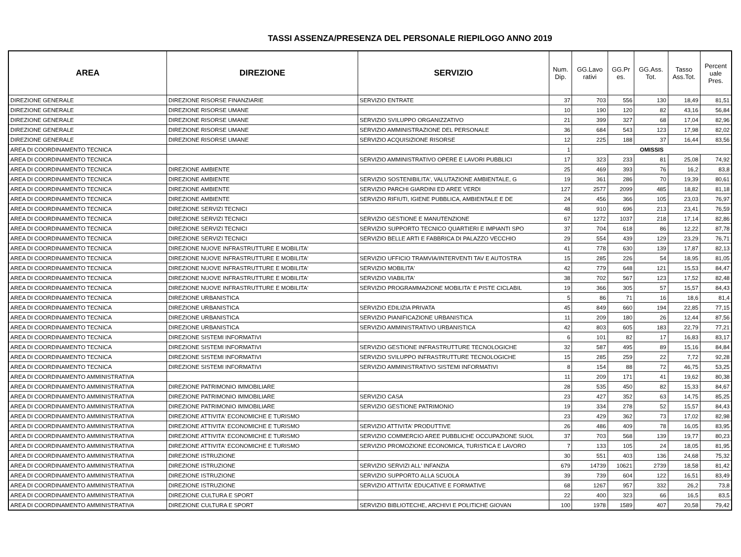TASSI ASSENZA/PRESENZA DEL PERSONALE RIEPILOGO ANNO 2019
| AREA | DIREZIONE | SERVIZIO | Num. Dip. | GG.Lavo rativi | GG.Pr es. | GG.Ass. Tot. | Tasso Ass.Tot. | Percent uale Pres. |
| --- | --- | --- | --- | --- | --- | --- | --- | --- |
| DIREZIONE GENERALE | DIREZIONE RISORSE FINANZIARIE | SERVIZIO ENTRATE | 37 | 703 | 556 | 130 | 18,49 | 81,51 |
| DIREZIONE GENERALE | DIREZIONE RISORSE UMANE | | 10 | 190 | 120 | 82 | 43,16 | 56,84 |
| DIREZIONE GENERALE | DIREZIONE RISORSE UMANE | SERVIZIO SVILUPPO ORGANIZZATIVO | 21 | 399 | 327 | 68 | 17,04 | 82,96 |
| DIREZIONE GENERALE | DIREZIONE RISORSE UMANE | SERVIZIO AMMINISTRAZIONE DEL PERSONALE | 36 | 684 | 543 | 123 | 17,98 | 82,02 |
| DIREZIONE GENERALE | DIREZIONE RISORSE UMANE | SERVIZIO ACQUISIZIONE RISORSE | 12 | 225 | 188 | 37 | 16,44 | 83,56 |
| AREA DI COORDINAMENTO TECNICA | | | 1 | OMISSIS | | | | |
| AREA DI COORDINAMENTO TECNICA | | SERVIZIO AMMINISTRATIVO OPERE E LAVORI PUBBLICI | 17 | 323 | 233 | 81 | 25,08 | 74,92 |
| AREA DI COORDINAMENTO TECNICA | DIREZIONE AMBIENTE | | 25 | 469 | 393 | 76 | 16,2 | 83,8 |
| AREA DI COORDINAMENTO TECNICA | DIREZIONE AMBIENTE | SERVIZIO SOSTENIBILITA', VALUTAZIONE AMBIENTALE, G | 19 | 361 | 286 | 70 | 19,39 | 80,61 |
| AREA DI COORDINAMENTO TECNICA | DIREZIONE AMBIENTE | SERVIZIO PARCHI GIARDINI ED AREE VERDI | 127 | 2577 | 2099 | 485 | 18,82 | 81,18 |
| AREA DI COORDINAMENTO TECNICA | DIREZIONE AMBIENTE | SERVIZIO RIFIUTI, IGIENE PUBBLICA, AMBIENTALE E DE | 24 | 456 | 366 | 105 | 23,03 | 76,97 |
| AREA DI COORDINAMENTO TECNICA | DIREZIONE SERVIZI TECNICI | | 48 | 910 | 696 | 213 | 23,41 | 76,59 |
| AREA DI COORDINAMENTO TECNICA | DIREZIONE SERVIZI TECNICI | SERVIZIO GESTIONE E MANUTENZIONE | 67 | 1272 | 1037 | 218 | 17,14 | 82,86 |
| AREA DI COORDINAMENTO TECNICA | DIREZIONE SERVIZI TECNICI | SERVIZIO SUPPORTO TECNICO QUARTIERI E IMPIANTI SPO | 37 | 704 | 618 | 86 | 12,22 | 87,78 |
| AREA DI COORDINAMENTO TECNICA | DIREZIONE SERVIZI TECNICI | SERVIZIO BELLE ARTI E FABBRICA DI PALAZZO VECCHIO | 29 | 554 | 439 | 129 | 23,29 | 76,71 |
| AREA DI COORDINAMENTO TECNICA | DIREZIONE NUOVE INFRASTRUTTURE E MOBILITA' | | 41 | 778 | 630 | 139 | 17,87 | 82,13 |
| AREA DI COORDINAMENTO TECNICA | DIREZIONE NUOVE INFRASTRUTTURE E MOBILITA' | SERVIZIO UFFICIO TRAMVIA/INTERVENTI TAV E AUTOSTRA | 15 | 285 | 226 | 54 | 18,95 | 81,05 |
| AREA DI COORDINAMENTO TECNICA | DIREZIONE NUOVE INFRASTRUTTURE E MOBILITA' | SERVIZIO MOBILITA' | 42 | 779 | 648 | 121 | 15,53 | 84,47 |
| AREA DI COORDINAMENTO TECNICA | DIREZIONE NUOVE INFRASTRUTTURE E MOBILITA' | SERVIZIO VIABILITA' | 38 | 702 | 567 | 123 | 17,52 | 82,48 |
| AREA DI COORDINAMENTO TECNICA | DIREZIONE NUOVE INFRASTRUTTURE E MOBILITA' | SERVIZIO PROGRAMMAZIONE MOBILITA' E PISTE CICLABIL | 19 | 366 | 305 | 57 | 15,57 | 84,43 |
| AREA DI COORDINAMENTO TECNICA | DIREZIONE URBANISTICA | | 5 | 86 | 71 | 16 | 18,6 | 81,4 |
| AREA DI COORDINAMENTO TECNICA | DIREZIONE URBANISTICA | SERVIZIO EDILIZIA PRIVATA | 45 | 849 | 660 | 194 | 22,85 | 77,15 |
| AREA DI COORDINAMENTO TECNICA | DIREZIONE URBANISTICA | SERVIZIO PIANIFICAZIONE URBANISTICA | 11 | 209 | 180 | 26 | 12,44 | 87,56 |
| AREA DI COORDINAMENTO TECNICA | DIREZIONE URBANISTICA | SERVIZIO AMMINISTRATIVO URBANISTICA | 42 | 803 | 605 | 183 | 22,79 | 77,21 |
| AREA DI COORDINAMENTO TECNICA | DIREZIONE SISTEMI INFORMATIVI | | 6 | 101 | 82 | 17 | 16,83 | 83,17 |
| AREA DI COORDINAMENTO TECNICA | DIREZIONE SISTEMI INFORMATIVI | SERVIZIO GESTIONE INFRASTRUTTURE TECNOLOGICHE | 32 | 587 | 495 | 89 | 15,16 | 84,84 |
| AREA DI COORDINAMENTO TECNICA | DIREZIONE SISTEMI INFORMATIVI | SERVIZIO SVILUPPO INFRASTRUTTURE TECNOLOGICHE | 15 | 285 | 259 | 22 | 7,72 | 92,28 |
| AREA DI COORDINAMENTO TECNICA | DIREZIONE SISTEMI INFORMATIVI | SERVIZIO AMMINISTRATIVO SISTEMI INFORMATIVI | 8 | 154 | 88 | 72 | 46,75 | 53,25 |
| AREA DI COORDINAMENTO AMMINISTRATIVA | | | 11 | 209 | 171 | 41 | 19,62 | 80,38 |
| AREA DI COORDINAMENTO AMMINISTRATIVA | DIREZIONE PATRIMONIO IMMOBILIARE | | 28 | 535 | 450 | 82 | 15,33 | 84,67 |
| AREA DI COORDINAMENTO AMMINISTRATIVA | DIREZIONE PATRIMONIO IMMOBILIARE | SERVIZIO CASA | 23 | 427 | 352 | 63 | 14,75 | 85,25 |
| AREA DI COORDINAMENTO AMMINISTRATIVA | DIREZIONE PATRIMONIO IMMOBILIARE | SERVIZIO GESTIONE PATRIMONIO | 19 | 334 | 278 | 52 | 15,57 | 84,43 |
| AREA DI COORDINAMENTO AMMINISTRATIVA | DIREZIONE ATTIVITA' ECONOMICHE E TURISMO | | 23 | 429 | 362 | 73 | 17,02 | 82,98 |
| AREA DI COORDINAMENTO AMMINISTRATIVA | DIREZIONE ATTIVITA' ECONOMICHE E TURISMO | SERVIZIO ATTIVITA' PRODUTTIVE | 26 | 486 | 409 | 78 | 16,05 | 83,95 |
| AREA DI COORDINAMENTO AMMINISTRATIVA | DIREZIONE ATTIVITA' ECONOMICHE E TURISMO | SERVIZIO COMMERCIO AREE PUBBLICHE OCCUPAZIONE SUOL | 37 | 703 | 568 | 139 | 19,77 | 80,23 |
| AREA DI COORDINAMENTO AMMINISTRATIVA | DIREZIONE ATTIVITA' ECONOMICHE E TURISMO | SERVIZIO PROMOZIONE ECONOMICA, TURISTICA E LAVORO | 7 | 133 | 105 | 24 | 18,05 | 81,95 |
| AREA DI COORDINAMENTO AMMINISTRATIVA | DIREZIONE ISTRUZIONE | | 30 | 551 | 403 | 136 | 24,68 | 75,32 |
| AREA DI COORDINAMENTO AMMINISTRATIVA | DIREZIONE ISTRUZIONE | SERVIZIO SERVIZI ALL' INFANZIA | 679 | 14739 | 10621 | 2739 | 18,58 | 81,42 |
| AREA DI COORDINAMENTO AMMINISTRATIVA | DIREZIONE ISTRUZIONE | SERVIZIO SUPPORTO ALLA SCUOLA | 39 | 739 | 604 | 122 | 16,51 | 83,49 |
| AREA DI COORDINAMENTO AMMINISTRATIVA | DIREZIONE ISTRUZIONE | SERVIZIO ATTIVITA' EDUCATIVE E FORMATIVE | 68 | 1267 | 957 | 332 | 26,2 | 73,8 |
| AREA DI COORDINAMENTO AMMINISTRATIVA | DIREZIONE CULTURA E SPORT | | 22 | 400 | 323 | 66 | 16,5 | 83,5 |
| AREA DI COORDINAMENTO AMMINISTRATIVA | DIREZIONE CULTURA E SPORT | SERVIZIO BIBLIOTECHE, ARCHIVI E POLITICHE GIOVAN | 100 | 1978 | 1589 | 407 | 20,58 | 79,42 |